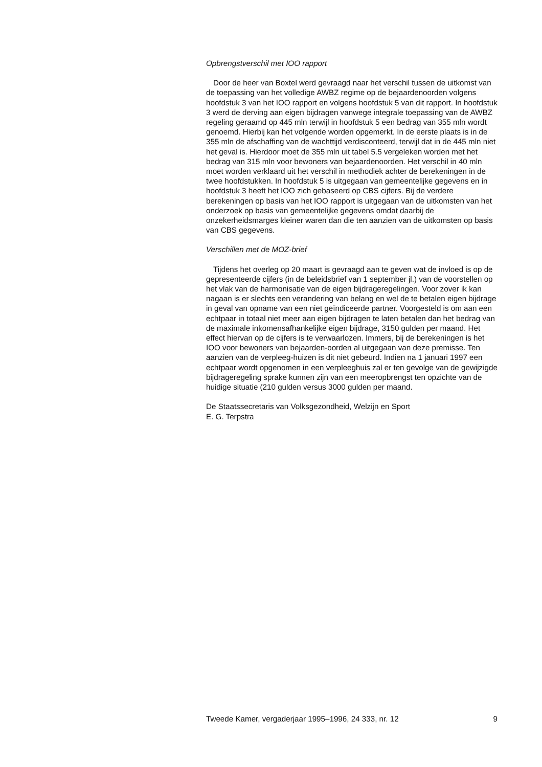Opbrengstverschil met IOO rapport
Door de heer van Boxtel werd gevraagd naar het verschil tussen de uitkomst van de toepassing van het volledige AWBZ regime op de bejaardenoorden volgens hoofdstuk 3 van het IOO rapport en volgens hoofdstuk 5 van dit rapport. In hoofdstuk 3 werd de derving aan eigen bijdragen vanwege integrale toepassing van de AWBZ regeling geraamd op 445 mln terwijl in hoofdstuk 5 een bedrag van 355 mln wordt genoemd. Hierbij kan het volgende worden opgemerkt. In de eerste plaats is in de 355 mln de afschaffing van de wachttijd verdisconteerd, terwijl dat in de 445 mln niet het geval is. Hierdoor moet de 355 mln uit tabel 5.5 vergeleken worden met het bedrag van 315 mln voor bewoners van bejaardenoorden. Het verschil in 40 mln moet worden verklaard uit het verschil in methodiek achter de berekeningen in de twee hoofdstukken. In hoofdstuk 5 is uitgegaan van gemeentelijke gegevens en in hoofdstuk 3 heeft het IOO zich gebaseerd op CBS cijfers. Bij de verdere berekeningen op basis van het IOO rapport is uitgegaan van de uitkomsten van het onderzoek op basis van gemeentelijke gegevens omdat daarbij de onzekerheidsmarges kleiner waren dan die ten aanzien van de uitkomsten op basis van CBS gegevens.
Verschillen met de MOZ-brief
Tijdens het overleg op 20 maart is gevraagd aan te geven wat de invloed is op de gepresenteerde cijfers (in de beleidsbrief van 1 september jl.) van de voorstellen op het vlak van de harmonisatie van de eigen bijdrageregelingen. Voor zover ik kan nagaan is er slechts een verandering van belang en wel de te betalen eigen bijdrage in geval van opname van een niet geïndiceerde partner. Voorgesteld is om aan een echtpaar in totaal niet meer aan eigen bijdragen te laten betalen dan het bedrag van de maximale inkomensafhankelijke eigen bijdrage, 3150 gulden per maand. Het effect hiervan op de cijfers is te verwaarlozen. Immers, bij de berekeningen is het IOO voor bewoners van bejaarden-oorden al uitgegaan van deze premisse. Ten aanzien van de verpleeg-huizen is dit niet gebeurd. Indien na 1 januari 1997 een echtpaar wordt opgenomen in een verpleeghuis zal er ten gevolge van de gewijzigde bijdrageregeling sprake kunnen zijn van een meeropbrengst ten opzichte van de huidige situatie (210 gulden versus 3000 gulden per maand.
De Staatssecretaris van Volksgezondheid, Welzijn en Sport
E. G. Terpstra
Tweede Kamer, vergaderjaar 1995–1996, 24 333, nr. 12 9